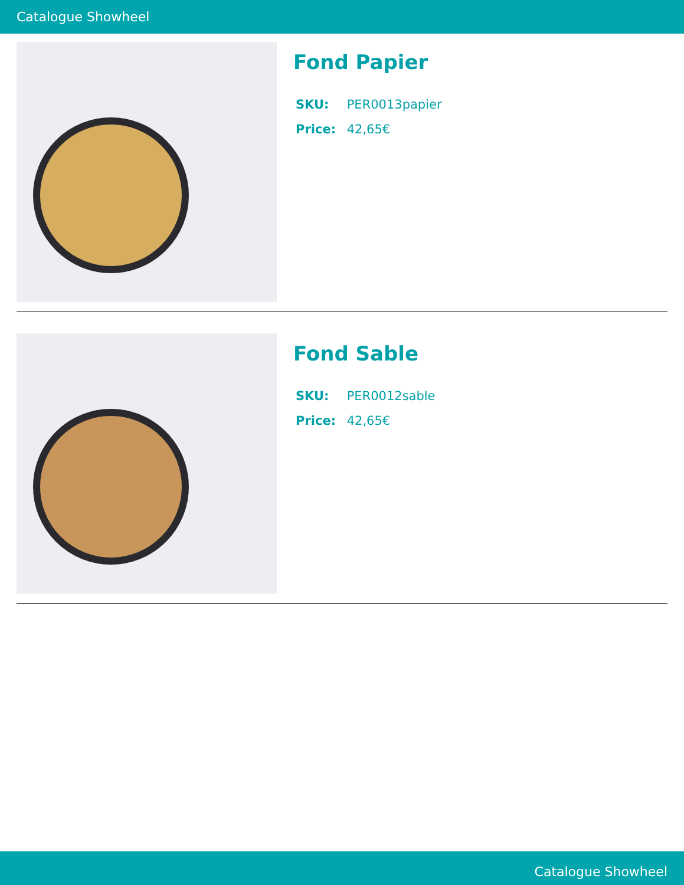Catalogue Showheel
Fond Papier
SKU: PER0013papier
Price: 42,65€
Fond Sable
SKU: PER0012sable
Price: 42,65€
Catalogue Showheel